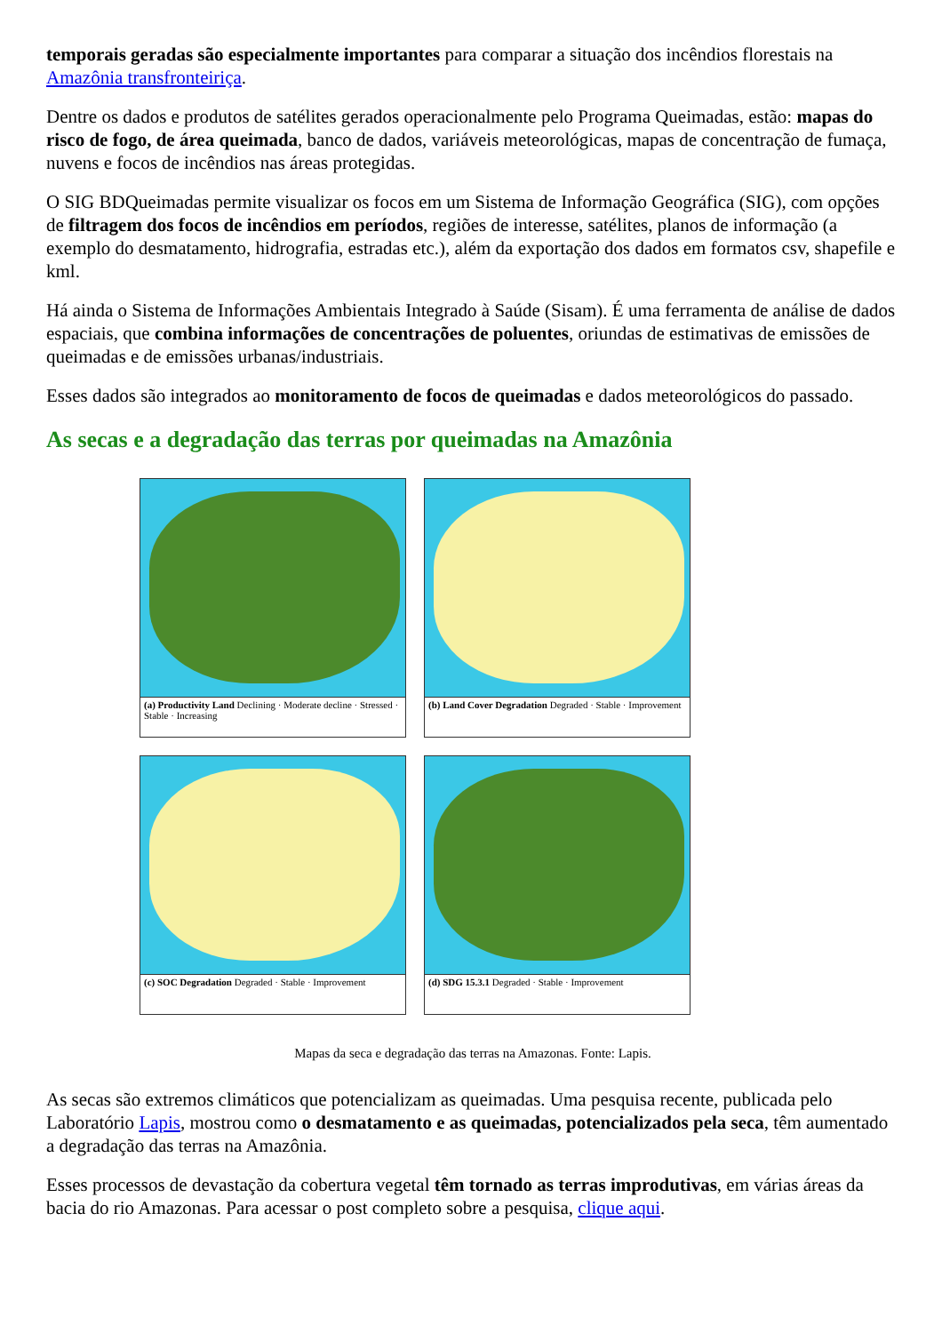temporais geradas são especialmente importantes para comparar a situação dos incêndios florestais na Amazônia transfronteiriça.
Dentre os dados e produtos de satélites gerados operacionalmente pelo Programa Queimadas, estão: mapas do risco de fogo, de área queimada, banco de dados, variáveis meteorológicas, mapas de concentração de fumaça, nuvens e focos de incêndios nas áreas protegidas.
O SIG BDQueimadas permite visualizar os focos em um Sistema de Informação Geográfica (SIG), com opções de filtragem dos focos de incêndios em períodos, regiões de interesse, satélites, planos de informação (a exemplo do desmatamento, hidrografia, estradas etc.), além da exportação dos dados em formatos csv, shapefile e kml.
Há ainda o Sistema de Informações Ambientais Integrado à Saúde (Sisam). É uma ferramenta de análise de dados espaciais, que combina informações de concentrações de poluentes, oriundas de estimativas de emissões de queimadas e de emissões urbanas/industriais.
Esses dados são integrados ao monitoramento de focos de queimadas e dados meteorológicos do passado.
As secas e a degradação das terras por queimadas na Amazônia
(a) Productivity Land Declining · Moderate decline · Stressed · Stable · Increasing
(b) Land Cover Degradation Degraded · Stable · Improvement
(c) SOC Degradation Degraded · Stable · Improvement
(d) SDG 15.3.1 Degraded · Stable · Improvement
Mapas da seca e degradação das terras na Amazonas. Fonte: Lapis.
As secas são extremos climáticos que potencializam as queimadas. Uma pesquisa recente, publicada pelo Laboratório Lapis, mostrou como o desmatamento e as queimadas, potencializados pela seca, têm aumentado a degradação das terras na Amazônia.
Esses processos de devastação da cobertura vegetal têm tornado as terras improdutivas, em várias áreas da bacia do rio Amazonas. Para acessar o post completo sobre a pesquisa, clique aqui.